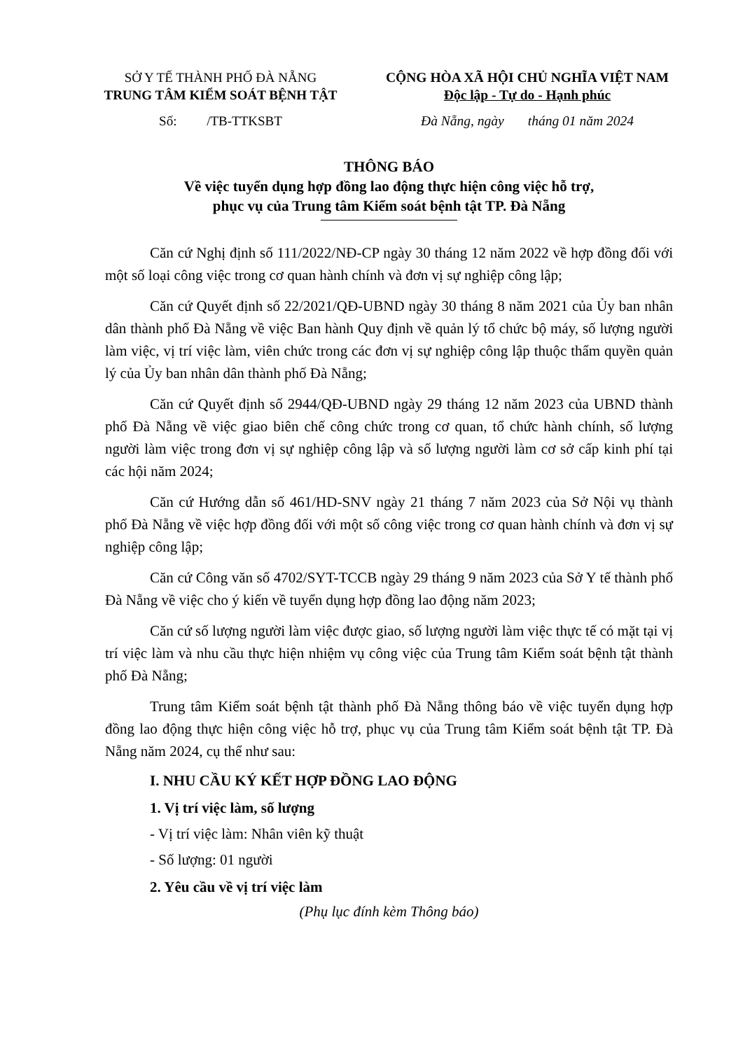SỞ Y TẾ THÀNH PHỐ ĐÀ NẴNG
TRUNG TÂM KIỂM SOÁT BỆNH TẬT
CỘNG HÒA XÃ HỘI CHỦ NGHĨA VIỆT NAM
Độc lập - Tự do - Hạnh phúc
Số: /TB-TTKSBT Đà Nẵng, ngày tháng 01 năm 2024
THÔNG BÁO
Về việc tuyển dụng hợp đồng lao động thực hiện công việc hỗ trợ,
phục vụ của Trung tâm Kiểm soát bệnh tật TP. Đà Nẵng
Căn cứ Nghị định số 111/2022/NĐ-CP ngày 30 tháng 12 năm 2022 về hợp đồng đối với một số loại công việc trong cơ quan hành chính và đơn vị sự nghiệp công lập;
Căn cứ Quyết định số 22/2021/QĐ-UBND ngày 30 tháng 8 năm 2021 của Ủy ban nhân dân thành phố Đà Nẵng về việc Ban hành Quy định về quản lý tổ chức bộ máy, số lượng người làm việc, vị trí việc làm, viên chức trong các đơn vị sự nghiệp công lập thuộc thẩm quyền quản lý của Ủy ban nhân dân thành phố Đà Nẵng;
Căn cứ Quyết định số 2944/QĐ-UBND ngày 29 tháng 12 năm 2023 của UBND thành phố Đà Nẵng về việc giao biên chế công chức trong cơ quan, tổ chức hành chính, số lượng người làm việc trong đơn vị sự nghiệp công lập và số lượng người làm cơ sở cấp kinh phí tại các hội năm 2024;
Căn cứ Hướng dẫn số 461/HD-SNV ngày 21 tháng 7 năm 2023 của Sở Nội vụ thành phố Đà Nẵng về việc hợp đồng đối với một số công việc trong cơ quan hành chính và đơn vị sự nghiệp công lập;
Căn cứ Công văn số 4702/SYT-TCCB ngày 29 tháng 9 năm 2023 của Sở Y tế thành phố Đà Nẵng về việc cho ý kiến về tuyển dụng hợp đồng lao động năm 2023;
Căn cứ số lượng người làm việc được giao, số lượng người làm việc thực tế có mặt tại vị trí việc làm và nhu cầu thực hiện nhiệm vụ công việc của Trung tâm Kiểm soát bệnh tật thành phố Đà Nẵng;
Trung tâm Kiểm soát bệnh tật thành phố Đà Nẵng thông báo về việc tuyển dụng hợp đồng lao động thực hiện công việc hỗ trợ, phục vụ của Trung tâm Kiểm soát bệnh tật TP. Đà Nẵng năm 2024, cụ thể như sau:
I. NHU CẦU KÝ KẾT HỢP ĐỒNG LAO ĐỘNG
1. Vị trí việc làm, số lượng
- Vị trí việc làm: Nhân viên kỹ thuật
- Số lượng: 01 người
2. Yêu cầu về vị trí việc làm
(Phụ lục đính kèm Thông báo)